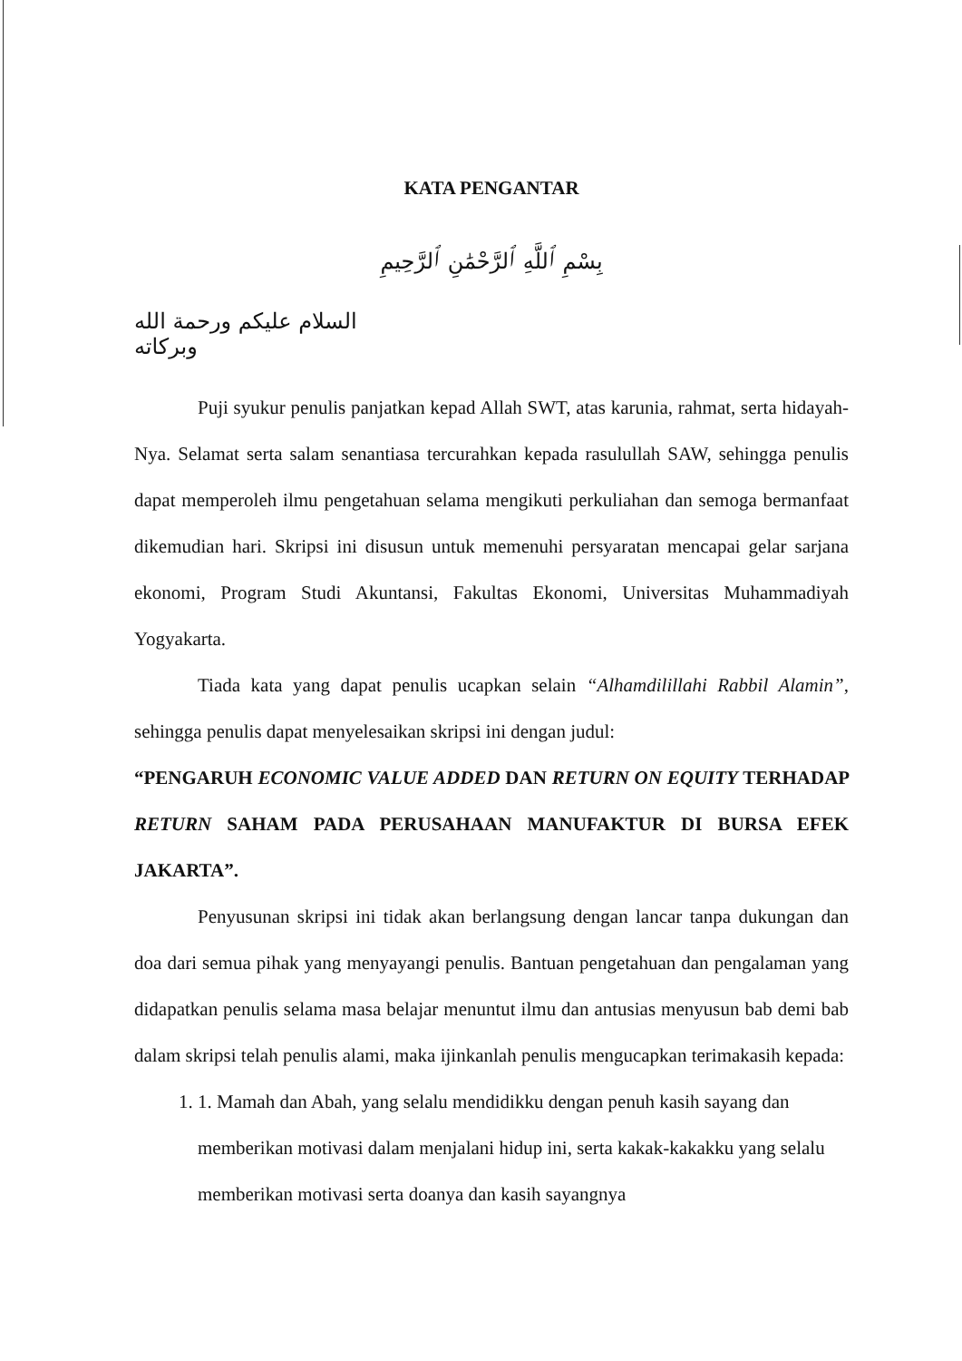KATA PENGANTAR
بِسْمِ ٱللَّهِ ٱلرَّحْمَٰنِ ٱلرَّحِيمِ
السلام عليكم ورحمة الله وبركاته
Puji syukur penulis panjatkan kepad Allah SWT, atas karunia, rahmat, serta hidayah-Nya. Selamat serta salam senantiasa tercurahkan kepada rasulullah SAW, sehingga penulis dapat memperoleh ilmu pengetahuan selama mengikuti perkuliahan dan semoga bermanfaat dikemudian hari. Skripsi ini disusun untuk memenuhi persyaratan mencapai gelar sarjana ekonomi, Program Studi Akuntansi, Fakultas Ekonomi, Universitas Muhammadiyah Yogyakarta.
Tiada kata yang dapat penulis ucapkan selain “Alhamdilillahi Rabbil Alamin”, sehingga penulis dapat menyelesaikan skripsi ini dengan judul:
“PENGARUH ECONOMIC VALUE ADDED DAN RETURN ON EQUITY TERHADAP RETURN SAHAM PADA PERUSAHAAN MANUFAKTUR DI BURSA EFEK JAKARTA”.
Penyusunan skripsi ini tidak akan berlangsung dengan lancar tanpa dukungan dan doa dari semua pihak yang menyayangi penulis. Bantuan pengetahuan dan pengalaman yang didapatkan penulis selama masa belajar menuntut ilmu dan antusias menyusun bab demi bab dalam skripsi telah penulis alami, maka ijinkanlah penulis mengucapkan terimakasih kepada:
1. 1. Mamah dan Abah, yang selalu mendidikku dengan penuh kasih sayang dan memberikan motivasi dalam menjalani hidup ini, serta kakak-kakakku yang selalu memberikan motivasi serta doanya dan kasih sayangnya